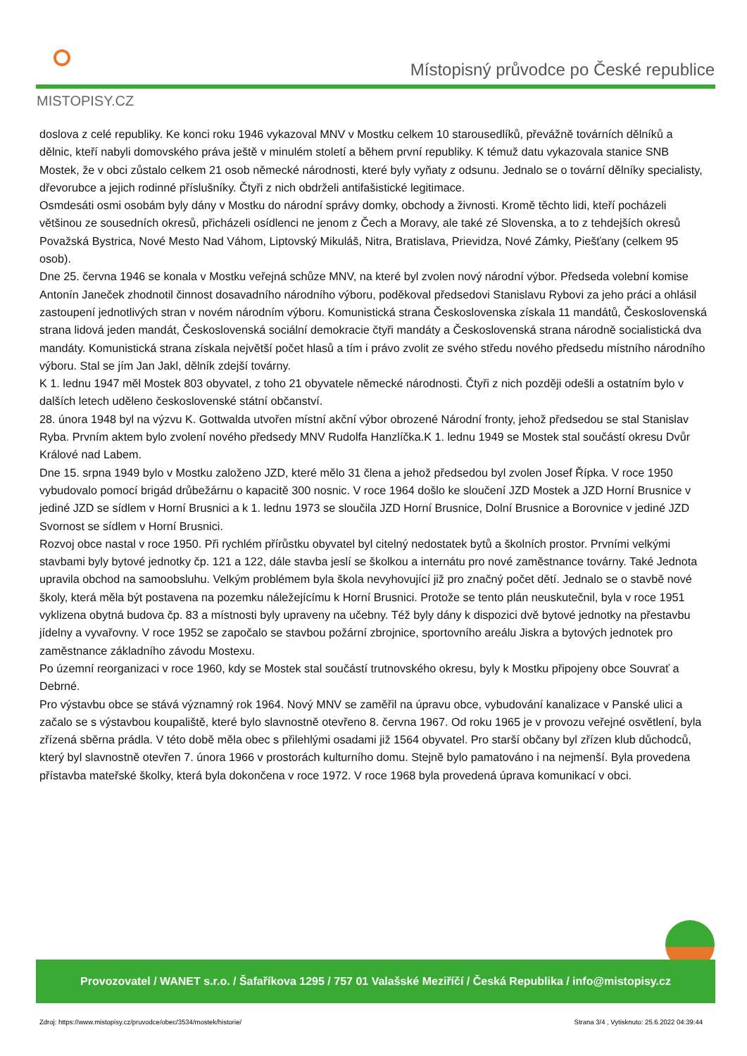MISTOPISY.CZ
Místopisný průvodce po České republice
doslova z celé republiky. Ke konci roku 1946 vykazoval MNV v Mostku celkem 10 starousedlíků, převážně továrních dělníků a dělnic, kteří nabyli domovského práva ještě v minulém století a během první republiky. K témuž datu vykazovala stanice SNB Mostek, že v obci zůstalo celkem 21 osob německé národnosti, které byly vyňaty z odsunu. Jednalo se o tovární dělníky specialisty, dřevorubce a jejich rodinné příslušníky. Čtyři z nich obdrželi antifašistické legitimace.
Osmdesáti osmi osobám byly dány v Mostku do národní správy domky, obchody a živnosti. Kromě těchto lidi, kteří pocházeli většinou ze sousedních okresů, přicházeli osídlenci ne jenom z Čech a Moravy, ale také zé Slovenska, a to z tehdejších okresů Považská Bystrica, Nové Mesto Nad Váhom, Liptovský Mikuláš, Nitra, Bratislava, Prievidza, Nové Zámky, Piešťany (celkem 95 osob).
Dne 25. června 1946 se konala v Mostku veřejná schůze MNV, na které byl zvolen nový národní výbor. Předseda volební komise Antonín Janeček zhodnotil činnost dosavadního národního výboru, poděkoval předsedovi Stanislavu Rybovi za jeho práci a ohlásil zastoupení jednotlivých stran v novém národním výboru. Komunistická strana Československa získala 11 mandátů, Československá strana lidová jeden mandát, Československá sociální demokracie čtyři mandáty a Československá strana národně socialistická dva mandáty. Komunistická strana získala největší počet hlasů a tím i právo zvolit ze svého středu nového předsedu místního národního výboru. Stal se jím Jan Jakl, dělník zdejší továrny.
K 1. lednu 1947 měl Mostek 803 obyvatel, z toho 21 obyvatele německé národnosti. Čtyři z nich později odešli a ostatním bylo v dalších letech uděleno československé státní občanství.
28. února 1948 byl na výzvu K. Gottwalda utvořen místní akční výbor obrozené Národní fronty, jehož předsedou se stal Stanislav Ryba. Prvním aktem bylo zvolení nového předsedy MNV Rudolfa Hanzlíčka.K 1. lednu 1949 se Mostek stal součástí okresu Dvůr Králové nad Labem.
Dne 15. srpna 1949 bylo v Mostku založeno JZD, které mělo 31 člena a jehož předsedou byl zvolen Josef Řípka. V roce 1950 vybudovalo pomocí brigád drůbežárnu o kapacitě 300 nosnic. V roce 1964 došlo ke sloučení JZD Mostek a JZD Horní Brusnice v jediné JZD se sídlem v Horní Brusnici a k 1. lednu 1973 se sloučila JZD Horní Brusnice, Dolní Brusnice a Borovnice v jediné JZD Svornost se sídlem v Horní Brusnici.
Rozvoj obce nastal v roce 1950. Při rychlém přírůstku obyvatel byl citelný nedostatek bytů a školních prostor. Prvními velkými stavbami byly bytové jednotky čp. 121 a 122, dále stavba jeslí se školkou a internátu pro nové zaměstnance továrny. Také Jednota upravila obchod na samoobsluhu. Velkým problémem byla škola nevyhovující již pro značný počet dětí. Jednalo se o stavbě nové školy, která měla být postavena na pozemku náležejícímu k Horní Brusnici. Protože se tento plán neuskutečnil, byla v roce 1951 vyklizena obytná budova čp. 83 a místnosti byly upraveny na učebny. Též byly dány k dispozici dvě bytové jednotky na přestavbu jídelny a vyvařovny. V roce 1952 se započalo se stavbou požární zbrojnice, sportovního areálu Jiskra a bytových jednotek pro zaměstnance základního závodu Mostexu.
Po územní reorganizaci v roce 1960, kdy se Mostek stal součástí trutnovského okresu, byly k Mostku připojeny obce Souvrať a Debrné.
Pro výstavbu obce se stává významný rok 1964. Nový MNV se zaměřil na úpravu obce, vybudování kanalizace v Panské ulici a začalo se s výstavbou koupaliště, které bylo slavnostně otevřeno 8. června 1967. Od roku 1965 je v provozu veřejné osvětlení, byla zřízená sběrna prádla. V této době měla obec s přilehlými osadami již 1564 obyvatel. Pro starší občany byl zřízen klub důchodců, který byl slavnostně otevřen 7. února 1966 v prostorách kulturního domu. Stejně bylo pamatováno i na nejmenší. Byla provedena přístavba mateřské školky, která byla dokončena v roce 1972. V roce 1968 byla provedená úprava komunikací v obci.
Provozovatel / WANET s.r.o. / Šafaříkova 1295 / 757 01 Valašské Meziříčí / Česká Republika / info@mistopisy.cz
Zdroj: https://www.mistopisy.cz/pruvodce/obec/3534/mostek/historie/ Strana 3/4 , Vytisknuto: 25.6.2022 04:39:44